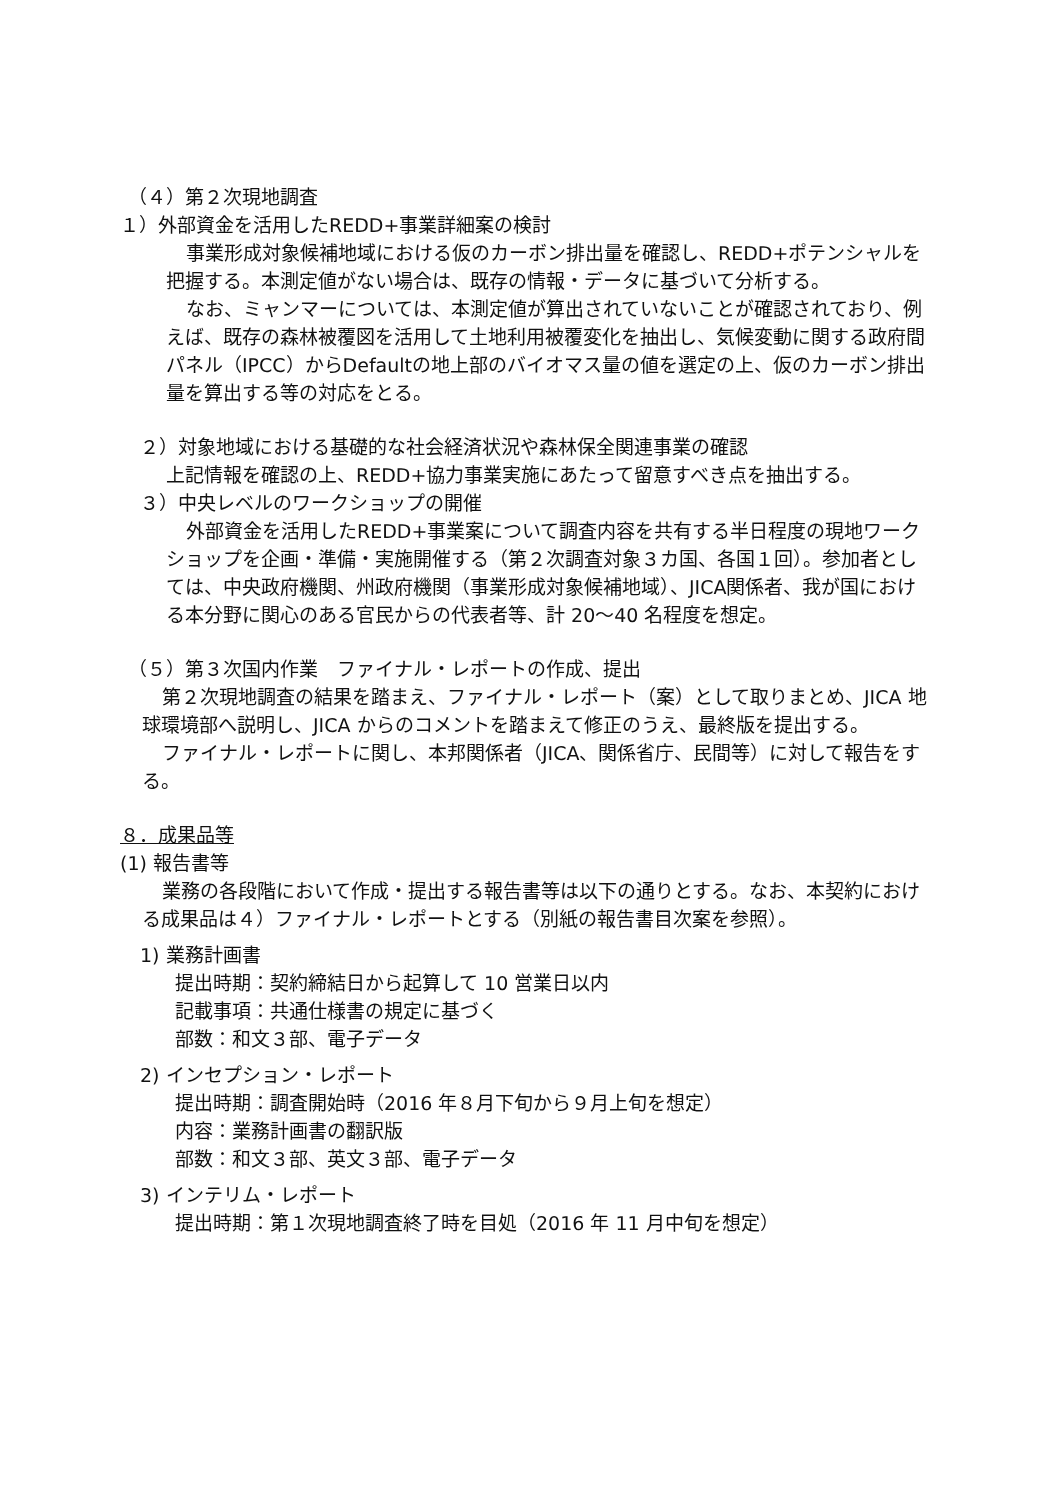（４）第２次現地調査
１）外部資金を活用したREDD+事業詳細案の検討
事業形成対象候補地域における仮のカーボン排出量を確認し、REDD+ポテンシャルを把握する。本測定値がない場合は、既存の情報・データに基づいて分析する。
なお、ミャンマーについては、本測定値が算出されていないことが確認されており、例えば、既存の森林被覆図を活用して土地利用被覆変化を抽出し、気候変動に関する政府間パネル（IPCC）からDefaultの地上部のバイオマス量の値を選定の上、仮のカーボン排出量を算出する等の対応をとる。
２）対象地域における基礎的な社会経済状況や森林保全関連事業の確認
上記情報を確認の上、REDD+協力事業実施にあたって留意すべき点を抽出する。
３）中央レベルのワークショップの開催
外部資金を活用したREDD+事業案について調査内容を共有する半日程度の現地ワークショップを企画・準備・実施開催する（第２次調査対象３カ国、各国１回）。参加者としては、中央政府機関、州政府機関（事業形成対象候補地域）、JICA関係者、我が国における本分野に関心のある官民からの代表者等、計 20～40 名程度を想定。
（５）第３次国内作業　ファイナル・レポートの作成、提出
第２次現地調査の結果を踏まえ、ファイナル・レポート（案）として取りまとめ、JICA 地球環境部へ説明し、JICA からのコメントを踏まえて修正のうえ、最終版を提出する。
ファイナル・レポートに関し、本邦関係者（JICA、関係省庁、民間等）に対して報告をする。
８．成果品等
(1) 報告書等
業務の各段階において作成・提出する報告書等は以下の通りとする。なお、本契約における成果品は４）ファイナル・レポートとする（別紙の報告書目次案を参照）。
1) 業務計画書
提出時期：契約締結日から起算して 10 営業日以内
記載事項：共通仕様書の規定に基づく
部数：和文３部、電子データ
2) インセプション・レポート
提出時期：調査開始時（2016 年８月下旬から９月上旬を想定）
内容：業務計画書の翻訳版
部数：和文３部、英文３部、電子データ
3) インテリム・レポート
提出時期：第１次現地調査終了時を目処（2016 年 11 月中旬を想定）